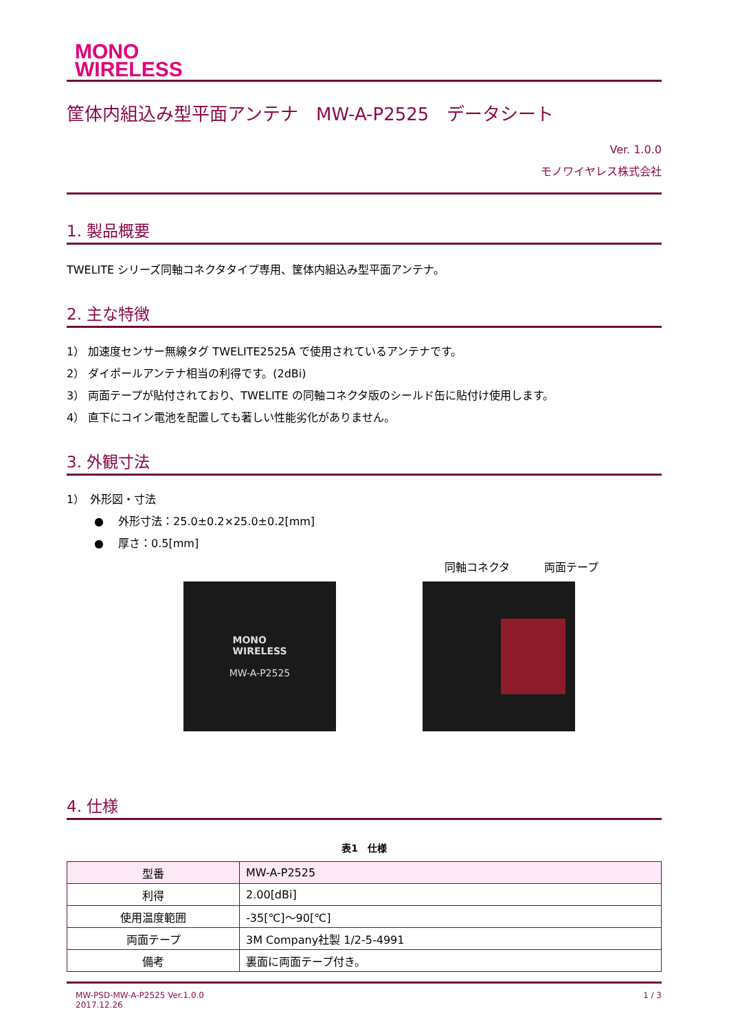MONO
WIRELESS
筐体内組込み型平面アンテナ　MW-A-P2525　データシート
Ver. 1.0.0
モノワイヤレス株式会社
1. 製品概要
TWELITE シリーズ同軸コネクタタイプ専用、筐体内組込み型平面アンテナ。
2. 主な特徴
1） 加速度センサー無線タグ TWELITE2525A で使用されているアンテナです。
2） ダイポールアンテナ相当の利得です。(2dBi)
3） 両面テープが貼付されており、TWELITE の同軸コネクタ版のシールド缶に貼付け使用します。
4） 直下にコイン電池を配置しても著しい性能劣化がありません。
3. 外観寸法
1）　外形図・寸法
●　 外形寸法：25.0±0.2×25.0±0.2[mm]
●　 厚さ：0.5[mm]
同軸コネクタ 両面テープ
MONO
WIRELESS
MW-A-P2525
4. 仕様
表1　仕様
| 型番 | MW-A-P2525 |
| 利得 | 2.00[dBi] |
| 使用温度範囲 | -35[℃]～90[℃] |
| 両面テープ | 3M Company社製 1/2-5-4991 |
| 備考 | 裏面に両面テープ付き。 |
MW-PSD-MW-A-P2525 Ver.1.0.0
2017.12.26 1 / 3